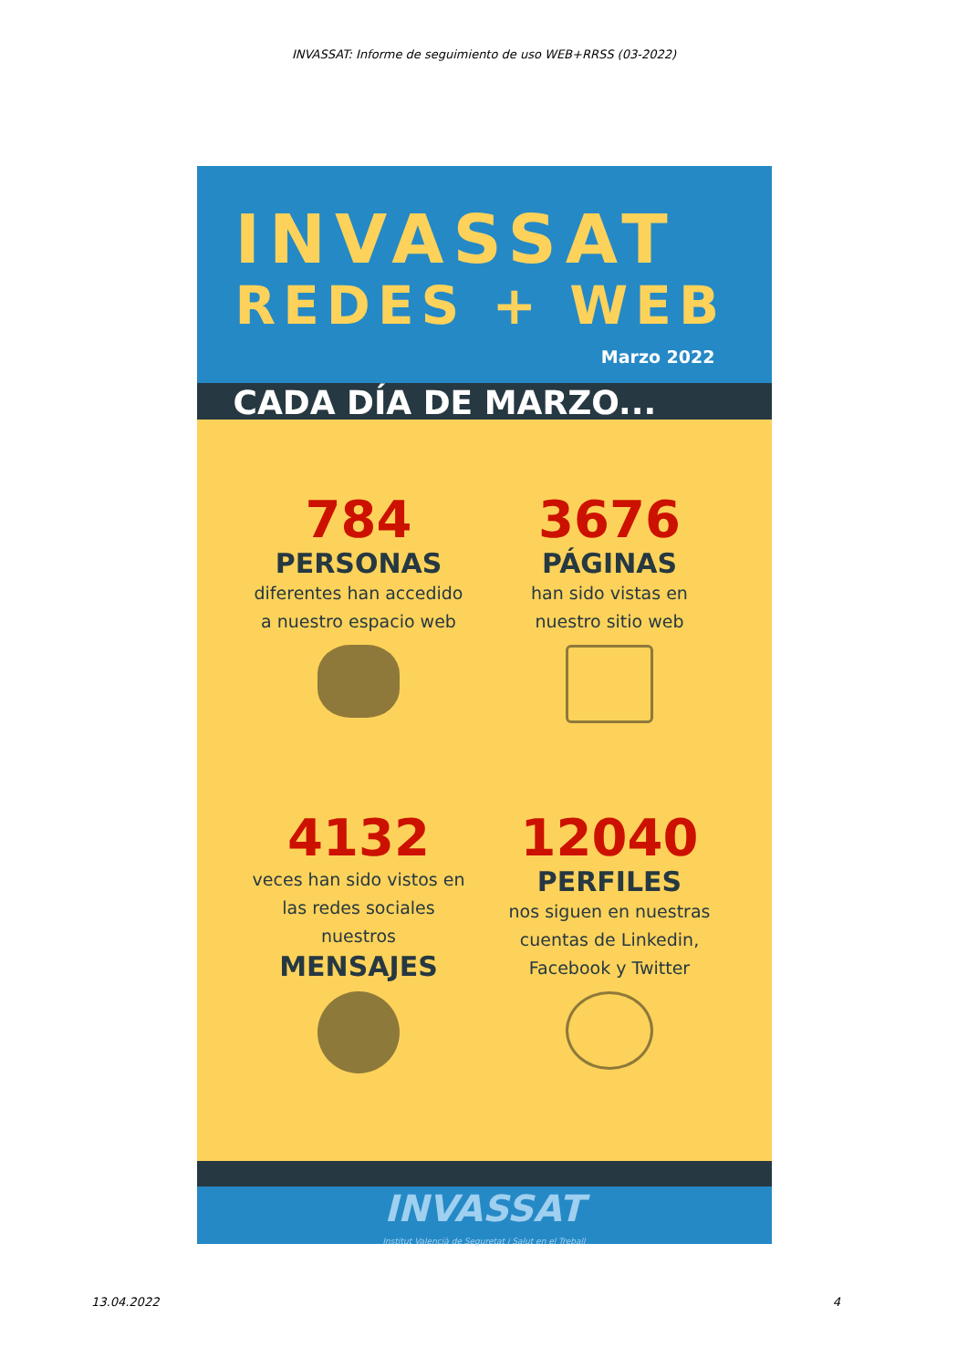INVASSAT: Informe de seguimiento de uso WEB+RRSS (03-2022)
INVASSAT
REDES + WEB
Marzo 2022
CADA DÍA DE MARZO...
784
PERSONAS
diferentes han accedido
a nuestro espacio web
3676
PÁGINAS
han sido vistas en
nuestro sitio web
4132
veces han sido vistos en
las redes sociales
nuestros
MENSAJES
12040
PERFILES
nos siguen en nuestras
cuentas de Linkedin,
Facebook y Twitter
INVASSAT
Institut Valencià de Seguretat i Salut en el Treball
13.04.2022 4